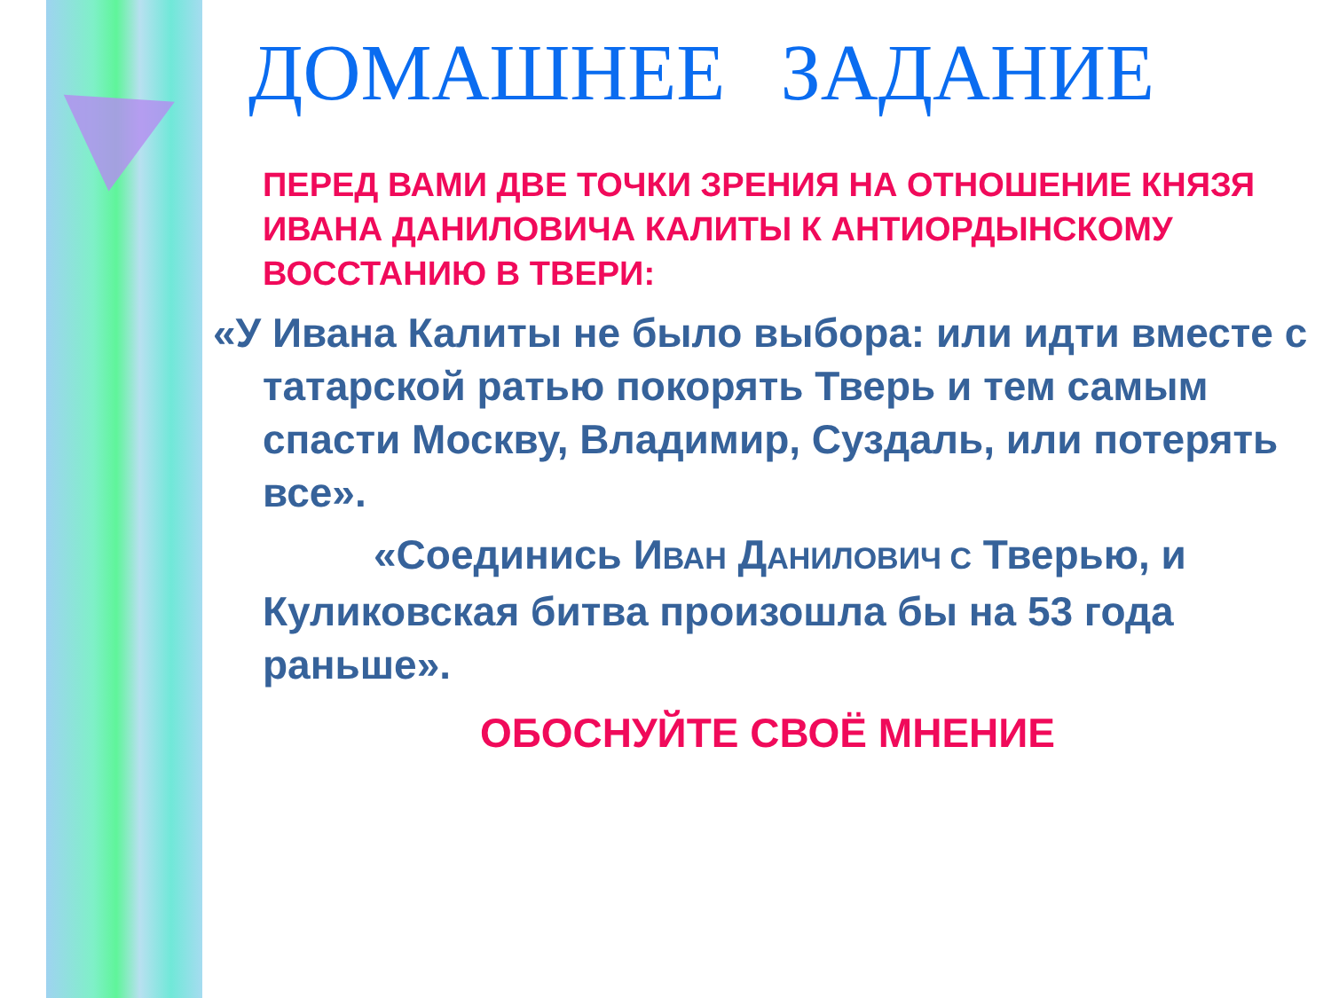ДОМАШНЕЕ ЗАДАНИЕ
ПЕРЕД ВАМИ ДВЕ ТОЧКИ ЗРЕНИЯ НА ОТНОШЕНИЕ КНЯЗЯ ИВАНА ДАНИЛОВИЧА КАЛИТЫ К АНТИОРДЫНСКОМУ ВОССТАНИЮ В ТВЕРИ:
«У Ивана Калиты не было выбора: или идти вместе с татарской ратью покорять Тверь и тем самым спасти Москву, Владимир, Суздаль, или потерять все».
«Соединись ИВАН ДАНИЛОВИЧ С Тверью, и Куликовская битва произошла бы на 53 года раньше».
ОБОСНУЙТЕ СВОЁ МНЕНИЕ